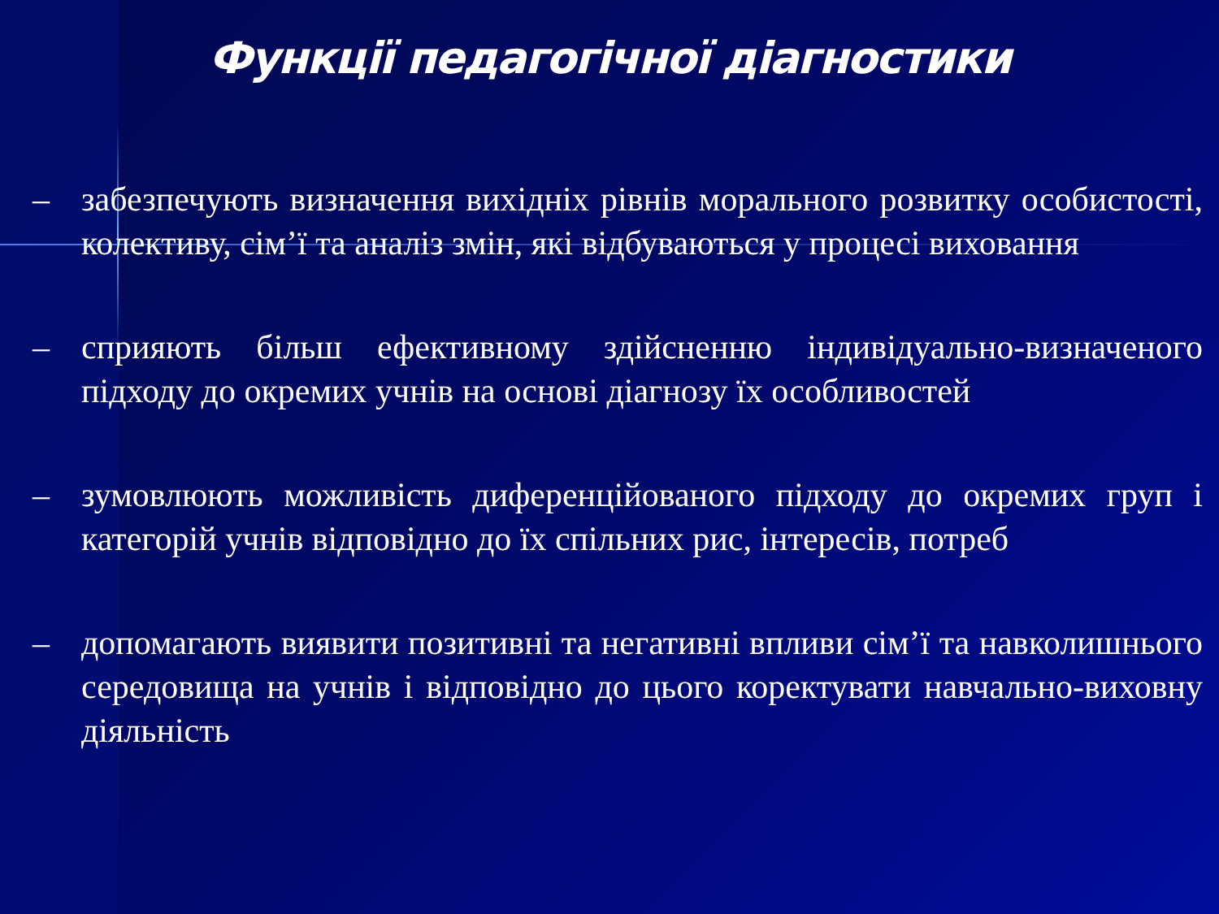Функції педагогічної діагностики
– забезпечують визначення вихідніх рівнів морального розвитку особистості, колективу, сім’ї та аналіз змін, які відбуваються у процесі виховання
– сприяють більш ефективному здійсненню індивідуально-визначеного підходу до окремих учнів на основі діагнозу їх особливостей
– зумовлюють можливість диференційованого підходу до окремих груп і категорій учнів відповідно до їх спільних рис, інтересів, потреб
– допомагають виявити позитивні та негативні впливи сім’ї та навколишнього середовища на учнів і відповідно до цього коректувати навчально-виховну діяльність